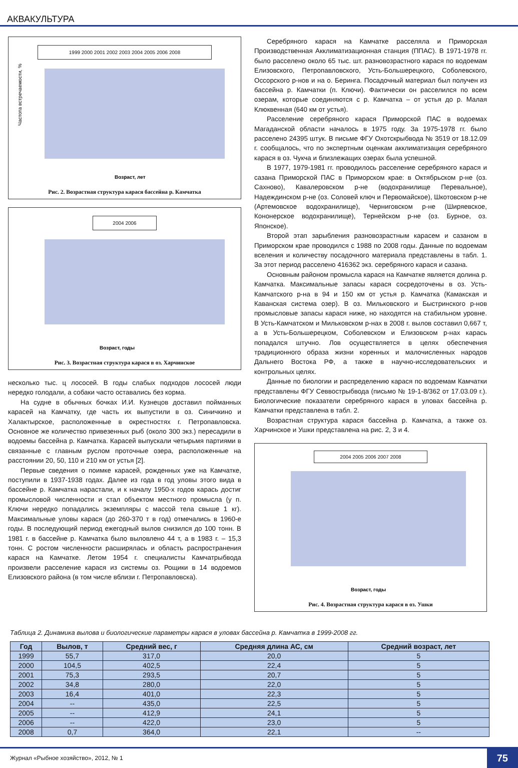АКВАКУЛЬТУРА
1999 2000 2001 2002 2003 2004 2005 2006 2008
Частота встречаемости, %
Возраст, лет
Рис. 2. Возрастная структура карася бассейна р. Камчатка
2004 2006
Возраст, годы
Рис. 3. Возрастная структура карася в оз. Харчинское
несколько тыс. ц лососей. В годы слабых подходов лососей люди нередко голодали, а собаки часто оставались без корма.
На судне в обычных бочках И.И. Кузнецов доставил пойманных карасей на Камчатку, где часть их выпустили в оз. Синичкино и Халактырское, расположенные в окрестностях г. Петропавловска. Основное же количество привезенных рыб (около 300 экз.) пересадили в водоемы бассейна р. Камчатка. Карасей выпускали четырьмя партиями в связанные с главным руслом проточные озера, расположенные на расстоянии 20, 50, 110 и 210 км от устья [2].
Первые сведения о поимке карасей, рожденных уже на Камчатке, поступили в 1937-1938 годах. Далее из года в год уловы этого вида в бассейне р. Камчатка нарастали, и к началу 1950-х годов карась достиг промысловой численности и стал объектом местного промысла (у п. Ключи нередко попадались экземпляры с массой тела свыше 1 кг). Максимальные уловы карася (до 260-370 т в год) отмечались в 1960-е годы. В последующий период ежегодный вылов снизился до 100 тонн. В 1981 г. в бассейне р. Камчатка было выловлено 44 т, а в 1983 г. – 15,3 тонн. С ростом численности расширялась и область распространения карася на Камчатке. Летом 1954 г. специалисты Камчатрыбвода произвели расселение карася из системы оз. Рощики в 14 водоемов Елизовского района (в том числе вблизи г. Петропавловска).
Серебряного карася на Камчатке расселяла и Приморская Производственная Акклиматизационная станция (ППАС). В 1971-1978 гг. было расселено около 65 тыс. шт. разновозрастного карася по водоемам Елизовского, Петропавловского, Усть-Большерецкого, Соболевского, Оссорского р-нов и на о. Беринга. Посадочный материал был получен из бассейна р. Камчатки (п. Ключи). Фактически он расселился по всем озерам, которые соединяются с р. Камчатка – от устья до р. Малая Клюквенная (640 км от устья).
Расселение серебряного карася Приморской ПАС в водоемах Магаданской области началось в 1975 году. За 1975-1978 гг. было расселено 24395 штук. В письме ФГУ Охотскрыбвода № 3519 от 18.12.09 г. сообщалось, что по экспертным оценкам акклиматизация серебряного карася в оз. Чукча и близлежащих озерах была успешной.
В 1977, 1979-1981 гг. проводилось расселение серебряного карася и сазана Приморской ПАС в Приморском крае: в Октябрьском р-не (оз. Сахново), Кавалеровском р-не (водохранилище Перевальное), Надеждинском р-не (оз. Соловей ключ и Первомайское), Шкотовском р-не (Артемовское водохранилище), Черниговском р-не (Ширяевское, Кононерское водохранилище), Тернейском р-не (оз. Бурное, оз. Японское).
Второй этап зарыбления разновозрастным карасем и сазаном в Приморском крае проводился с 1988 по 2008 годы. Данные по водоемам вселения и количеству посадочного материала представлены в табл. 1. За этот период расселено 416362 экз. серебряного карася и сазана.
Основным районом промысла карася на Камчатке является долина р. Камчатка. Максимальные запасы карася сосредоточены в оз. Усть-Камчатского р-на в 94 и 150 км от устья р. Камчатка (Камакская и Каванская система озер). В оз. Мильковского и Быстринского р-нов промысловые запасы карася ниже, но находятся на стабильном уровне. В Усть-Камчатском и Мильковском р-нах в 2008 г. вылов составил 0,667 т, а в Усть-Большерецком, Соболевском и Елизовском р-нах карась попадался штучно. Лов осуществляется в целях обеспечения традиционного образа жизни коренных и малочисленных народов Дальнего Востока РФ, а также в научно-исследовательских и контрольных целях.
Данные по биологии и распределению карася по водоемам Камчатки представлены ФГУ Севвострыбвода (письмо № 19-1-8/362 от 17.03.09 г.). Биологические показатели серебряного карася в уловах бассейна р. Камчатки представлена в табл. 2.
Возрастная структура карася бассейна р. Камчатка, а также оз. Харчинское и Ушки представлена на рис. 2, 3 и 4.
2004 2005 2006 2007 2008
Возраст, годы
Рис. 4. Возрастная структура карася в оз. Ушки
Таблица 2. Динамика вылова и биологические параметры карася в уловах бассейна р. Камчатка в 1999-2008 гг.
| Год | Вылов, т | Средний вес, г | Средняя длина АС, см | Средний возраст, лет |
| --- | --- | --- | --- | --- |
| 1999 | 55,7 | 317,0 | 20,0 | 5 |
| 2000 | 104,5 | 402,5 | 22,4 | 5 |
| 2001 | 75,3 | 293,5 | 20,7 | 5 |
| 2002 | 34,8 | 280,0 | 22,0 | 5 |
| 2003 | 16,4 | 401,0 | 22,3 | 5 |
| 2004 | -- | 435,0 | 22,5 | 5 |
| 2005 | -- | 412,9 | 24,1 | 5 |
| 2006 | -- | 422,0 | 23,0 | 5 |
| 2008 | 0,7 | 364,0 | 22,1 | -- |
Журнал «Рыбное хозяйство», 2012, № 1 75